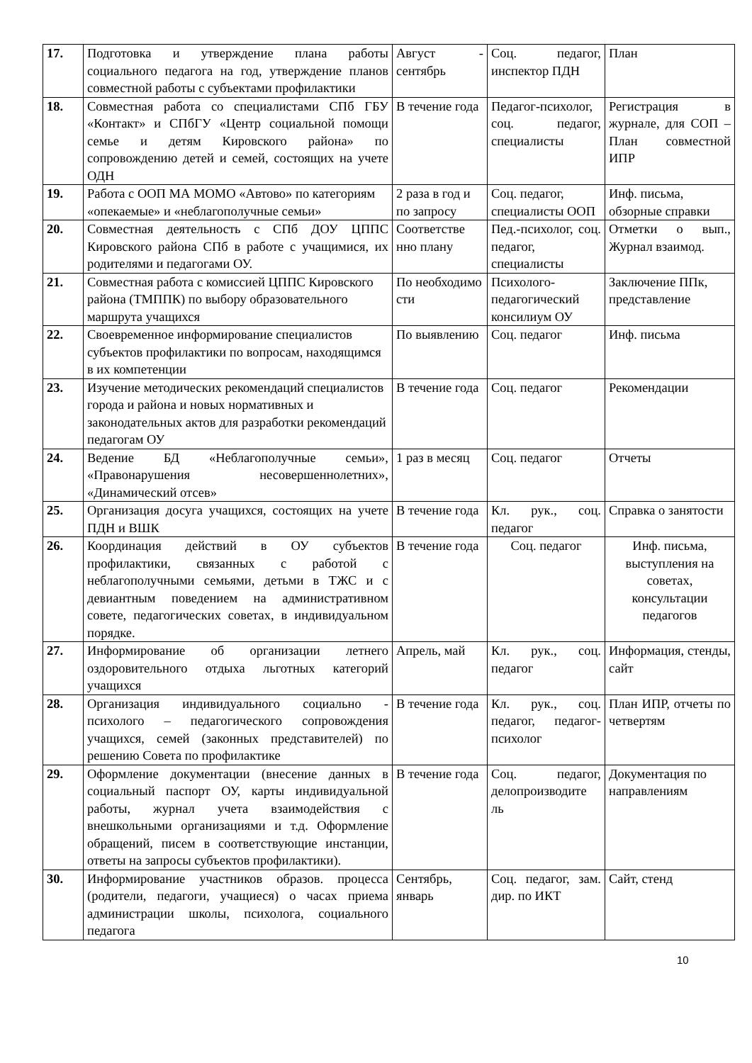| 17. | Подготовка и утверждение плана работы социального педагога на год, утверждение планов совместной работы с субъектами профилактики | Август - сентябрь | Соц. педагог, инспектор ПДН | План |
| 18. | Совместная работа со специалистами СПб ГБУ «Контакт» и СПбГУ «Центр социальной помощи семье и детям Кировского района» по сопровождению детей и семей, состоящих на учете ОДН | В течение года | Педагог-психолог, соц. педагог, специалисты | Регистрация в журнале, для СОП – План совместной ИПР |
| 19. | Работа с ООП МА МОМО «Автово» по категориям «опекаемые» и «неблагополучные семьи» | 2 раза в год и по запросу | Соц. педагог, специалисты ООП | Инф. письма, обзорные справки |
| 20. | Совместная деятельность с СПб ДОУ ЦППС Кировского района СПб в работе с учащимися, их родителями и педагогами ОУ. | Соответстве нно плану | Пед.-психолог, соц. педагог, специалисты | Отметки о вып., Журнал взаимод. |
| 21. | Совместная работа с комиссией ЦППС Кировского района (ТМППК) по выбору образовательного маршрута учащихся | По необходимо сти | Психолого-педагогический консилиум ОУ | Заключение ППк, представление |
| 22. | Своевременное информирование специалистов субъектов профилактики по вопросам, находящимся в их компетенции | По выявлению | Соц. педагог | Инф. письма |
| 23. | Изучение методических рекомендаций специалистов города и района и новых нормативных и законодательных актов для разработки рекомендаций педагогам ОУ | В течение года | Соц. педагог | Рекомендации |
| 24. | Ведение БД «Неблагополучные семьи», «Правонарушения несовершеннолетних», «Динамический отсев» | 1 раз в месяц | Соц. педагог | Отчеты |
| 25. | Организация досуга учащихся, состоящих на учете ПДН и ВШК | В течение года | Кл. рук., соц. педагог | Справка о занятости |
| 26. | Координация действий в ОУ субъектов профилактики, связанных с работой с неблагополучными семьями, детьми в ТЖС и с девиантным поведением на административном совете, педагогических советах, в индивидуальном порядке. | В течение года | Соц. педагог | Инф. письма, выступления на советах, консультации педагогов |
| 27. | Информирование об организации летнего оздоровительного отдыха льготных категорий учащихся | Апрель, май | Кл. рук., соц. педагог | Информация, стенды, сайт |
| 28. | Организация индивидуального социально - психолого – педагогического сопровождения учащихся, семей (законных представителей) по решению Совета по профилактике | В течение года | Кл. рук., соц. педагог, педагог-психолог | План ИПР, отчеты по четвертям |
| 29. | Оформление документации (внесение данных в социальный паспорт ОУ, карты индивидуальной работы, журнал учета взаимодействия с внешкольными организациями и т.д. Оформление обращений, писем в соответствующие инстанции, ответы на запросы субъектов профилактики). | В течение года | Соц. педагог, делопроизводите ль | Документация по направлениям |
| 30. | Информирование участников образов. процесса (родители, педагоги, учащиеся) о часах приема администрации школы, психолога, социального педагога | Сентябрь, январь | Соц. педагог, зам. дир. по ИКТ | Сайт, стенд |
10